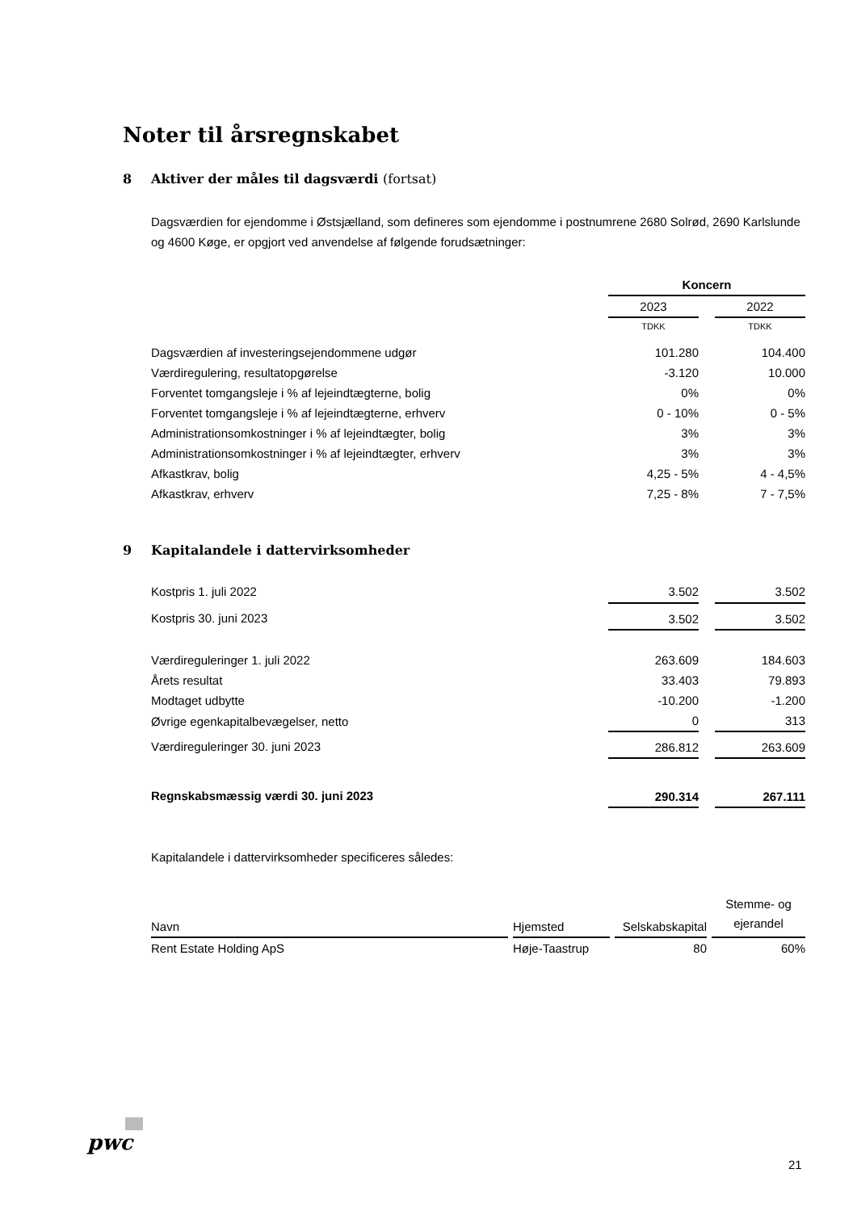Noter til årsregnskabet
8 Aktiver der måles til dagsværdi (fortsat)
Dagsværdien for ejendomme i Østsjælland, som defineres som ejendomme i postnumrene 2680 Solrød, 2690 Karlslunde og 4600 Køge, er opgjort ved anvendelse af følgende forudsætninger:
| | Koncern | | |
| | 2023 | | 2022 |
| | TDKK | | TDKK |
| Dagsværdien af investeringsejendommene udgør | 101.280 | | 104.400 |
| Værdiregulering, resultatopgørelse | -3.120 | | 10.000 |
| Forventet tomgangsleje i % af lejeindtægterne, bolig | 0% | | 0% |
| Forventet tomgangsleje i % af lejeindtægterne, erhverv | 0 - 10% | | 0 - 5% |
| Administrationsomkostninger i % af lejeindtægter, bolig | 3% | | 3% |
| Administrationsomkostninger i % af lejeindtægter, erhverv | 3% | | 3% |
| Afkastkrav, bolig | 4,25 - 5% | | 4 - 4,5% |
| Afkastkrav, erhverv | 7,25 - 8% | | 7 - 7,5% |
9 Kapitalandele i dattervirksomheder
| Kostpris 1. juli 2022 | 3.502 | | 3.502 |
| Kostpris 30. juni 2023 | 3.502 | | 3.502 |
| Værdireguleringer 1. juli 2022 | 263.609 | | 184.603 |
| Årets resultat | 33.403 | | 79.893 |
| Modtaget udbytte | -10.200 | | -1.200 |
| Øvrige egenkapitalbevægelser, netto | 0 | | 313 |
| Værdireguleringer 30. juni 2023 | 286.812 | | 263.609 |
| Regnskabsmæssig værdi 30. juni 2023 | 290.314 | | 267.111 |
Kapitalandele i dattervirksomheder specificeres således:
| Navn | | Hjemsted | | Selskabskapital | | Stemme- og ejerandel |
| Rent Estate Holding ApS | | Høje-Taastrup | | 80 | | 60% |
pwc
21